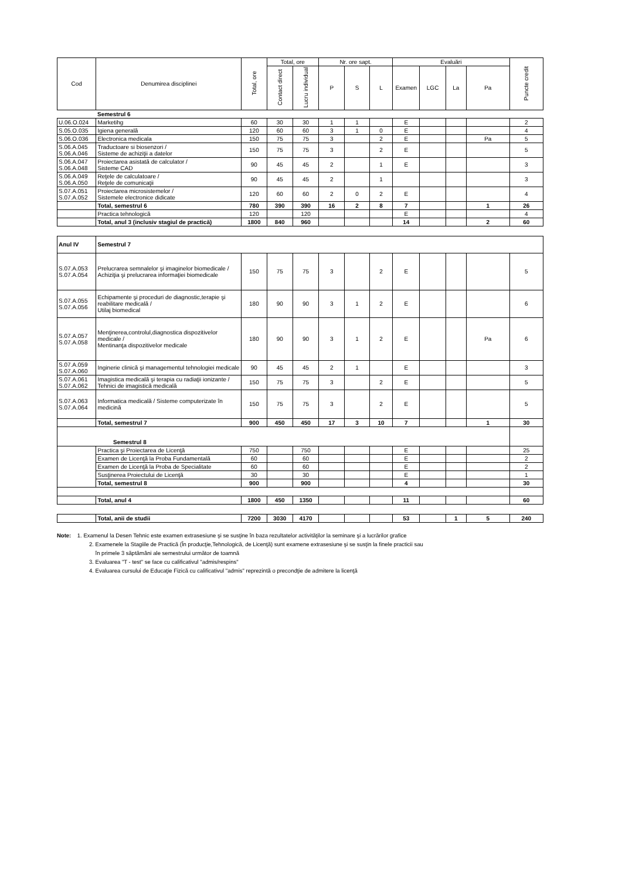| Cod | Denumirea disciplinei | Total, ore | Total, ore | | Nr. ore sapt. | | | Evaluări | | | | Puncte credit |
| --- | --- | --- | --- | --- | --- | --- | --- | --- | --- | --- | --- | --- |
| | | | Contact direct | Lucru individual | P | S | L | Examen | LGC | La | Pa | |
| | Semestrul 6 | | | | | | | | | | | |
| U.06.O.024 | Marketihg | 60 | 30 | 30 | 1 | 1 | | E | | | | 2 |
| S.05.O.035 | Igiena generală | 120 | 60 | 60 | 3 | 1 | 0 | E | | | | 4 |
| S.06.O.036 | Electronica medicala | 150 | 75 | 75 | 3 | | 2 | E | | | Pa | 5 |
| S.06.A.045 S.06.A.046 | Traductoare si biosenzori / Sisteme de achiziţii a datelor | 150 | 75 | 75 | 3 | | 2 | E | | | | 5 |
| S.06.A.047 S.06.A.048 | Proiectarea asistată de calculator / Sisteme CAD | 90 | 45 | 45 | 2 | | 1 | E | | | | 3 |
| S.06.A.049 S.06.A.050 | Reţele de calculatoare / Reţele de comunicaţii | 90 | 45 | 45 | 2 | | 1 | | | | | 3 |
| S.07.A.051 S.07.A.052 | Proiectarea microsistemelor / Sistemele electronice didicate | 120 | 60 | 60 | 2 | 0 | 2 | E | | | | 4 |
| | Total, semestrul 6 | 780 | 390 | 390 | 16 | 2 | 8 | 7 | | | 1 | 26 |
| | Practica tehnologică | 120 | | 120 | | | | E | | | | 4 |
| | Total, anul 3 (inclusiv stagiul de practică) | 1800 | 840 | 960 | | | | 14 | | | 2 | 60 |
| Anul IV | Semestrul 7 | | | | | | | | | | | |
| S.07.A.053 S.07.A.054 | Prelucrarea semnalelor şi imaginelor biomedicale / Achiziţia şi prelucrarea informaţiei biomedicale | 150 | 75 | 75 | 3 | | 2 | E | | | | 5 |
| S.07.A.055 S.07.A.056 | Echipamente şi proceduri de diagnostic,terapie şi reabilitare medicală / Utilaj biomedical | 180 | 90 | 90 | 3 | 1 | 2 | E | | | | 6 |
| S.07.A.057 S.07.A.058 | Menţinerea,controlul,diagnostica dispozitivelor medicale / Mentinanţa dispozitivelor medicale | 180 | 90 | 90 | 3 | 1 | 2 | E | | | Pa | 6 |
| S.07.A.059 S.07.A.060 | Inginerie clinică şi managementul tehnologiei medicale | 90 | 45 | 45 | 2 | 1 | | E | | | | 3 |
| S.07.A.061 S.07.A.062 | Imagistica medicală şi terapia cu radiaţii ionizante / Tehnici de imagistică medicală | 150 | 75 | 75 | 3 | | 2 | E | | | | 5 |
| S.07.A.063 S.07.A.064 | Informatica medicală / Sisteme computerizate în medicină | 150 | 75 | 75 | 3 | | 2 | E | | | | 5 |
| | Total, semestrul 7 | 900 | 450 | 450 | 17 | 3 | 10 | 7 | | | 1 | 30 |
| Semestrul 8 | | | | | | | | | | | | |
| | Practica şi Proiectarea de Licenţă | 750 | | 750 | | | | E | | | | 25 |
| | Examen de Licenţă la Proba Fundamentală | 60 | | 60 | | | | E | | | | 2 |
| | Examen de Licenţă la Proba de Specialitate | 60 | | 60 | | | | E | | | | 2 |
| | Susţinerea Proiectului de Licenţă | 30 | | 30 | | | | E | | | | 1 |
| | Total, semestrul 8 | 900 | | 900 | | | | 4 | | | | 30 |
| | Total, anul 4 | 1800 | 450 | 1350 | | | | 11 | | | | 60 |
| | Total, anii de studii | 7200 | 3030 | 4170 | | | | 53 | | 1 | 5 | 240 |
Note: 1. Examenul la Desen Tehnic este examen extrasesiune şi se susţine în baza rezultatelor activităţilor la seminare şi a lucrărilor grafice
2. Examenele la Stagiile de Practică (În producţie,Tehnologică, de Licenţă) sunt examene extrasesiune şi se susţin la finele practicii sau
în primele 3 săptămâni ale semestrului următor de toamnă
3. Evaluarea "T - test" se face cu calificativul "admis/respins"
4. Evaluarea cursului de Educaţie Fizică cu calificativul "admis" reprezintă o precondţie de admitere la licenţă